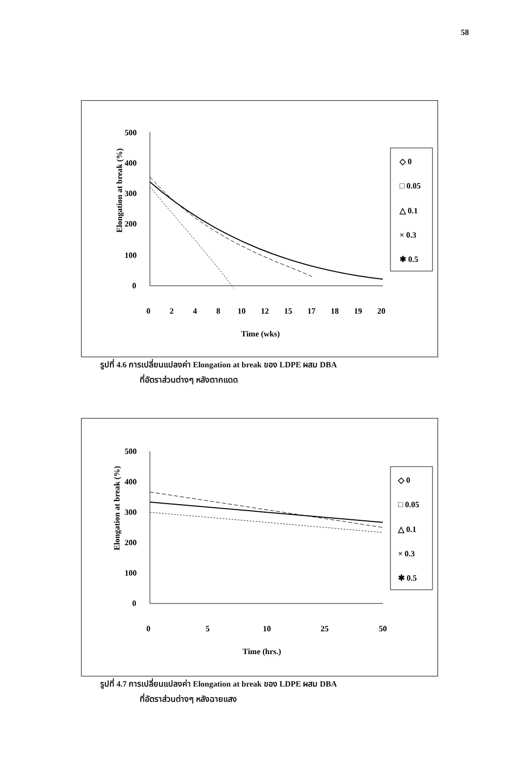58
Elongation at break (%)
500
400
300
200
100
0
0
2
4
8
10
12
15
17
18
19
20
Time (wks)
◇ 0
□ 0.05
△ 0.1
× 0.3
✱ 0.5
รูปที่ 4.6 การเปลี่ยนแปลงค่า Elongation at break ของ LDPE ผสม DBA
ที่อัตราส่วนต่างๆ หลังตากแดด
Elongation at break (%)
500
400
300
200
100
0
0
5
10
25
50
Time (hrs.)
◇ 0
□ 0.05
△ 0.1
× 0.3
✱ 0.5
รูปที่ 4.7 การเปลี่ยนแปลงค่า Elongation at break ของ LDPE ผสม DBA
ที่อัตราส่วนต่างๆ หลังฉายแสง